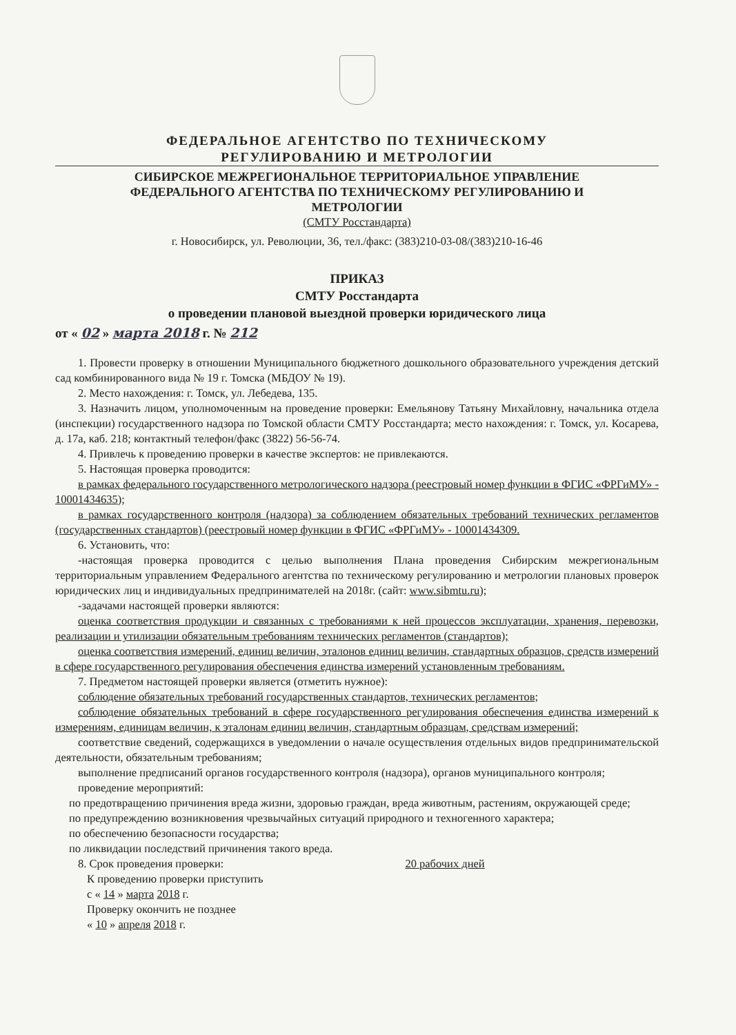ФЕДЕРАЛЬНОЕ АГЕНТСТВО ПО ТЕХНИЧЕСКОМУ
РЕГУЛИРОВАНИЮ И МЕТРОЛОГИИ
СИБИРСКОЕ МЕЖРЕГИОНАЛЬНОЕ ТЕРРИТОРИАЛЬНОЕ УПРАВЛЕНИЕ
ФЕДЕРАЛЬНОГО АГЕНТСТВА ПО ТЕХНИЧЕСКОМУ РЕГУЛИРОВАНИЮ И
МЕТРОЛОГИИ
(СМТУ Росстандарта)
г. Новосибирск, ул. Революции, 36, тел./факс: (383)210-03-08/(383)210-16-46
ПРИКАЗ
СМТУ Росстандарта
о проведении плановой выездной проверки юридического лица
от « 02 » марта 2018 г. № 212
1. Провести проверку в отношении Муниципального бюджетного дошкольного образовательного учреждения детский сад комбинированного вида № 19 г. Томска (МБДОУ № 19).
2. Место нахождения: г. Томск, ул. Лебедева, 135.
3. Назначить лицом, уполномоченным на проведение проверки: Емельянову Татьяну Михайловну, начальника отдела (инспекции) государственного надзора по Томской области СМТУ Росстандарта; место нахождения: г. Томск, ул. Косарева, д. 17а, каб. 218; контактный телефон/факс (3822) 56-56-74.
4. Привлечь к проведению проверки в качестве экспертов: не привлекаются.
5. Настоящая проверка проводится:
в рамках федерального государственного метрологического надзора (реестровый номер функции в ФГИС «ФРГиМУ» - 10001434635);
в рамках государственного контроля (надзора) за соблюдением обязательных требований технических регламентов (государственных стандартов) (реестровый номер функции в ФГИС «ФРГиМУ» - 10001434309.
6. Установить, что:
-настоящая проверка проводится с целью выполнения Плана проведения Сибирским межрегиональным территориальным управлением Федерального агентства по техническому регулированию и метрологии плановых проверок юридических лиц и индивидуальных предпринимателей на 2018г. (сайт: www.sibmtu.ru);
-задачами настоящей проверки являются:
оценка соответствия продукции и связанных с требованиями к ней процессов эксплуатации, хранения, перевозки, реализации и утилизации обязательным требованиям технических регламентов (стандартов);
оценка соответствия измерений, единиц величин, эталонов единиц величин, стандартных образцов, средств измерений в сфере государственного регулирования обеспечения единства измерений установленным требованиям.
7. Предметом настоящей проверки является (отметить нужное):
соблюдение обязательных требований государственных стандартов, технических регламентов;
соблюдение обязательных требований в сфере государственного регулирования обеспечения единства измерений к измерениям, единицам величин, к эталонам единиц величин, стандартным образцам, средствам измерений;
соответствие сведений, содержащихся в уведомлении о начале осуществления отдельных видов предпринимательской деятельности, обязательным требованиям;
выполнение предписаний органов государственного контроля (надзора), органов муниципального контроля;
проведение мероприятий:
по предотвращению причинения вреда жизни, здоровью граждан, вреда животным, растениям, окружающей среде;
по предупреждению возникновения чрезвычайных ситуаций природного и техногенного характера;
по обеспечению безопасности государства;
по ликвидации последствий причинения такого вреда.
8. Срок проведения проверки: 20 рабочих дней
К проведению проверки приступить
с « 14 » марта 2018 г.
Проверку окончить не позднее
« 10 » апреля 2018 г.